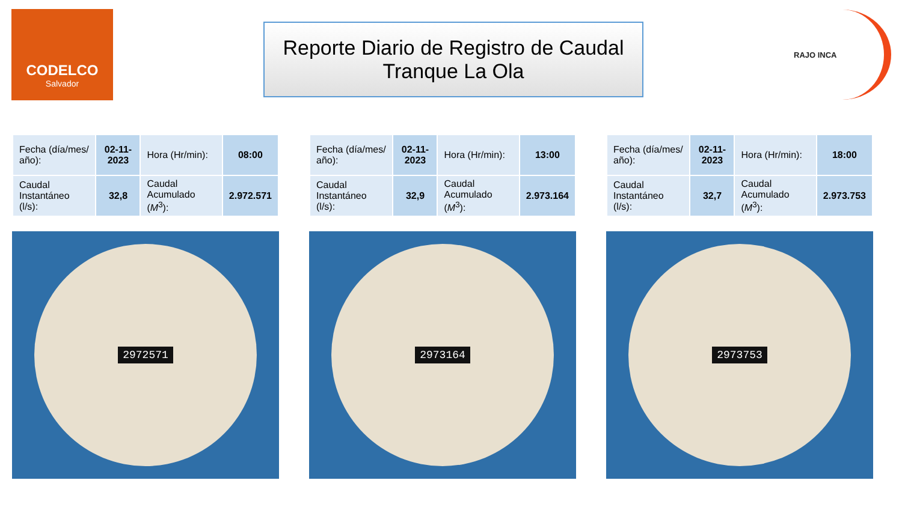CODELCO
Salvador
Reporte Diario de Registro de Caudal
Tranque La Ola
RAJO INCA
| Fecha (día/mes/ año): | 02-11-2023 | Hora (Hr/min): | 08:00 |
| Caudal Instantáneo (l/s): | 32,8 | Caudal Acumulado ( M<sup>3</sup>): | 2.972.571 |
2972571
| Fecha (día/mes/ año): | 02-11-2023 | Hora (Hr/min): | 13:00 |
| Caudal Instantáneo (l/s): | 32,9 | Caudal Acumulado ( M<sup>3</sup>): | 2.973.164 |
2973164
| Fecha (día/mes/ año): | 02-11-2023 | Hora (Hr/min): | 18:00 |
| Caudal Instantáneo (l/s): | 32,7 | Caudal Acumulado ( M<sup>3</sup>): | 2.973.753 |
2973753